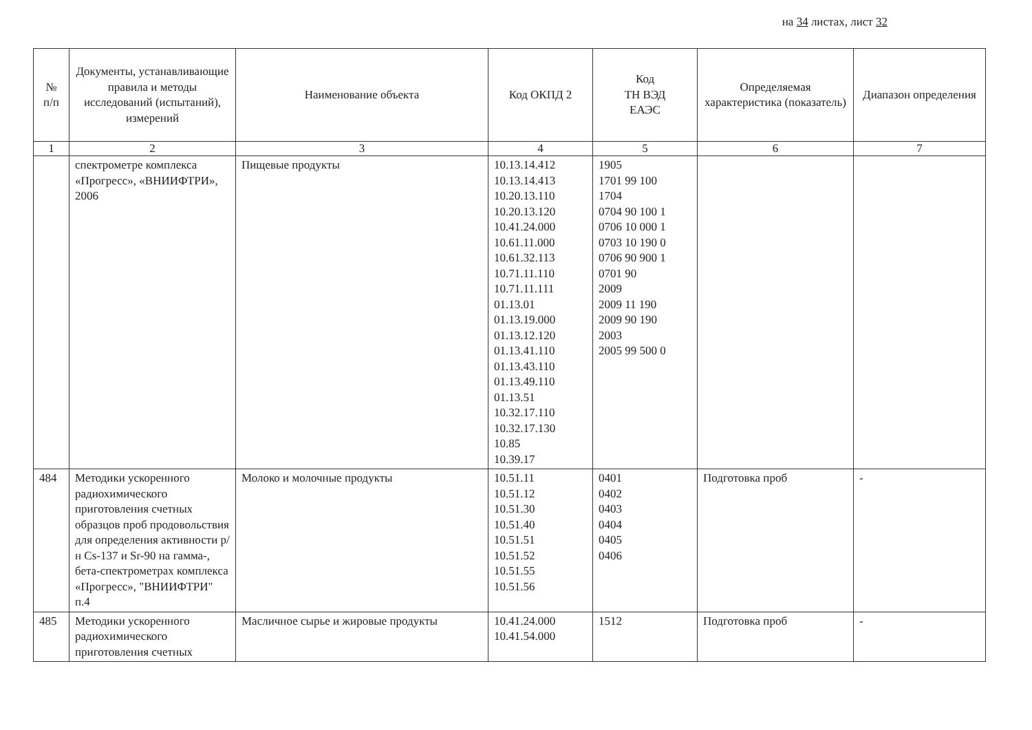на 34 листах, лист 32
| № п/п | Документы, устанавливающие правила и методы исследований (испытаний), измерений | Наименование объекта | Код ОКПД 2 | Код ТН ВЭД ЕАЭС | Определяемая характеристика (показатель) | Диапазон определения |
| --- | --- | --- | --- | --- | --- | --- |
| 1 | 2 | 3 | 4 | 5 | 6 | 7 |
| | спектрометре комплекса «Прогресс», «ВНИИФТРИ», 2006 | Пищевые продукты | 10.13.14.412 10.13.14.413 10.20.13.110 10.20.13.120 10.41.24.000 10.61.11.000 10.61.32.113 10.71.11.110 10.71.11.111 01.13.01 01.13.19.000 01.13.12.120 01.13.41.110 01.13.43.110 01.13.49.110 01.13.51 10.32.17.110 10.32.17.130 10.85 10.39.17 | 1905 1701 99 100 1704 0704 90 100 1 0706 10 000 1 0703 10 190 0 0706 90 900 1 0701 90 2009 2009 11 190 2009 90 190 2003 2005 99 500 0 | | |
| 484 | Методики ускоренного радиохимического приготовления счетных образцов проб продовольствия для определения активности р/н Cs-137 и Sr-90 на гамма-, бета-спектрометрах комплекса «Прогресс», "ВНИИФТРИ" п.4 | Молоко и молочные продукты | 10.51.11 10.51.12 10.51.30 10.51.40 10.51.51 10.51.52 10.51.55 10.51.56 | 0401 0402 0403 0404 0405 0406 | Подготовка проб | - |
| 485 | Методики ускоренного радиохимического приготовления счетных | Масличное сырье и жировые продукты | 10.41.24.000 10.41.54.000 | 1512 | Подготовка проб | - |